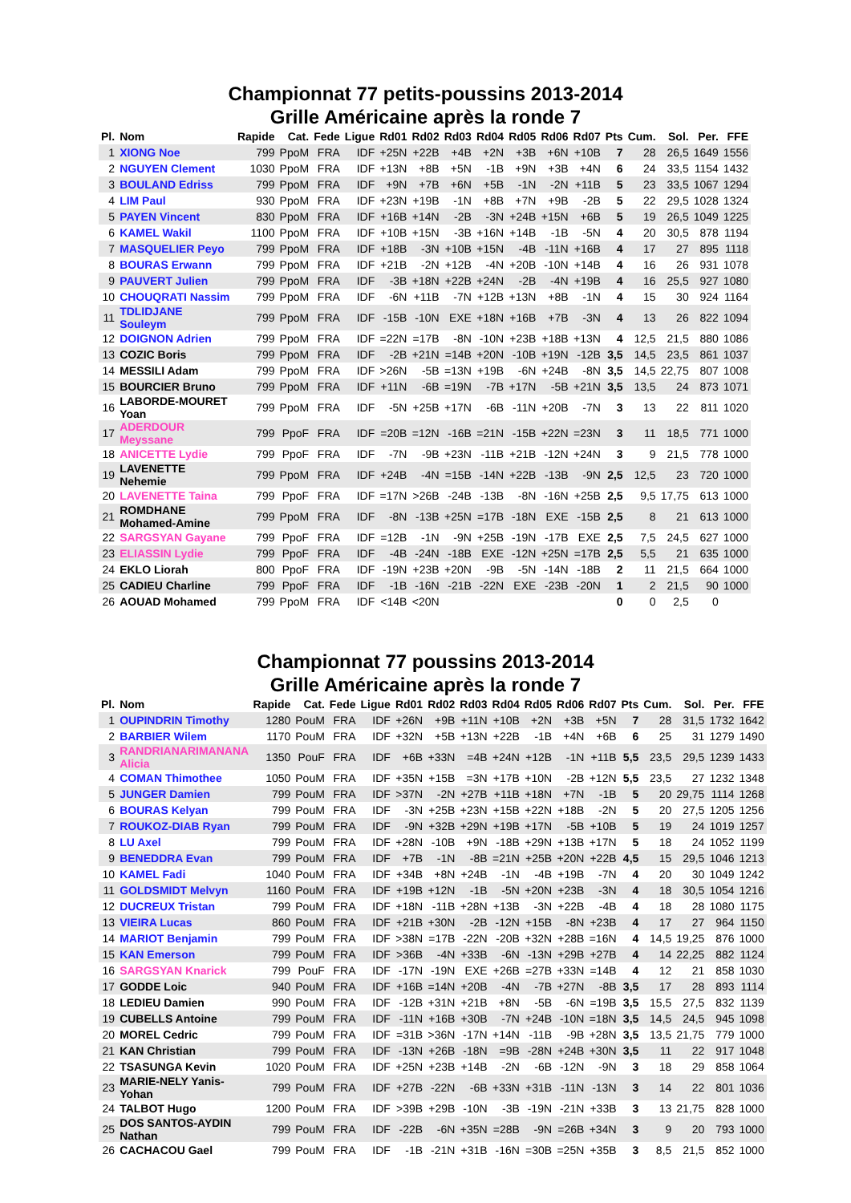Championnat 77 petits-poussins 2013-2014
Grille Américaine après la ronde 7
| Pl. | Nom | Rapide | Cat. | Fede | Ligue | Rd01 | Rd02 | Rd03 | Rd04 | Rd05 | Rd06 | Rd07 | Pts | Cum. | Sol. | Per. | FFE |
| --- | --- | --- | --- | --- | --- | --- | --- | --- | --- | --- | --- | --- | --- | --- | --- | --- | --- |
| 1 | XIONG Noe | 799 | PpoM | FRA | IDF | +25N | +22B | +4B | +2N | +3B | +6N | +10B | 7 | 28 | 26,5 | 1649 | 1556 |
| 2 | NGUYEN Clement | 1030 | PpoM | FRA | IDF | +13N | +8B | +5N | -1B | +9N | +3B | +4N | 6 | 24 | 33,5 | 1154 | 1432 |
| 3 | BOULAND Edriss | 799 | PpoM | FRA | IDF | +9N | +7B | +6N | +5B | -1N | -2N | +11B | 5 | 23 | 33,5 | 1067 | 1294 |
| 4 | LIM Paul | 930 | PpoM | FRA | IDF | +23N | +19B | -1N | +8B | +7N | +9B | -2B | 5 | 22 | 29,5 | 1028 | 1324 |
| 5 | PAYEN Vincent | 830 | PpoM | FRA | IDF | +16B | +14N | -2B | -3N | +24B | +15N | +6B | 5 | 19 | 26,5 | 1049 | 1225 |
| 6 | KAMEL Wakil | 1100 | PpoM | FRA | IDF | +10B | +15N | -3B | +16N | +14B | -1B | -5N | 4 | 20 | 30,5 | 878 | 1194 |
| 7 | MASQUELIER Peyo | 799 | PpoM | FRA | IDF | +18B | -3N | +10B | +15N | -4B | -11N | +16B | 4 | 17 | 27 | 895 | 1118 |
| 8 | BOURAS Erwann | 799 | PpoM | FRA | IDF | +21B | -2N | +12B | -4N | +20B | -10N | +14B | 4 | 16 | 26 | 931 | 1078 |
| 9 | PAUVERT Julien | 799 | PpoM | FRA | IDF | -3B | +18N | +22B | +24N | -2B | -4N | +19B | 4 | 16 | 25,5 | 927 | 1080 |
| 10 | CHOUQRATI Nassim | 799 | PpoM | FRA | IDF | -6N | +11B | -7N | +12B | +13N | +8B | -1N | 4 | 15 | 30 | 924 | 1164 |
| 11 | TDLIDJANE Souleym | 799 | PpoM | FRA | IDF | -15B | -10N | EXE | +18N | +16B | +7B | -3N | 4 | 13 | 26 | 822 | 1094 |
| 12 | DOIGNON Adrien | 799 | PpoM | FRA | IDF | =22N | =17B | -8N | -10N | +23B | +18B | +13N | 4 | 12,5 | 21,5 | 880 | 1086 |
| 13 | COZIC Boris | 799 | PpoM | FRA | IDF | -2B | +21N | =14B | +20N | -10B | +19N | -12B | 3,5 | 14,5 | 23,5 | 861 | 1037 |
| 14 | MESSILI Adam | 799 | PpoM | FRA | IDF | >26N | -5B | =13N | +19B | -6N | +24B | -8N | 3,5 | 14,5 | 22,75 | 807 | 1008 |
| 15 | BOURCIER Bruno | 799 | PpoM | FRA | IDF | +11N | -6B | =19N | -7B | +17N | -5B | +21N | 3,5 | 13,5 | 24 | 873 | 1071 |
| 16 | LABORDE-MOURET Yoan | 799 | PpoM | FRA | IDF | -5N | +25B | +17N | -6B | -11N | +20B | -7N | 3 | 13 | 22 | 811 | 1020 |
| 17 | ADERDOUR Meyssane | 799 | PpoF | FRA | IDF | =20B | =12N | -16B | =21N | -15B | +22N | =23N | 3 | 11 | 18,5 | 771 | 1000 |
| 18 | ANICETTE Lydie | 799 | PpoF | FRA | IDF | -7N | -9B | +23N | -11B | +21B | -12N | +24N | 3 | 9 | 21,5 | 778 | 1000 |
| 19 | LAVENETTE Nehemie | 799 | PpoM | FRA | IDF | +24B | -4N | =15B | -14N | +22B | -13B | -9N | 2,5 | 12,5 | 23 | 720 | 1000 |
| 20 | LAVENETTE Taina | 799 | PpoF | FRA | IDF | =17N | >26B | -24B | -13B | -8N | -16N | +25B | 2,5 | 9,5 | 17,75 | 613 | 1000 |
| 21 | ROMDHANE Mohamed-Amine | 799 | PpoM | FRA | IDF | -8N | -13B | +25N | =17B | -18N | EXE | -15B | 2,5 | 8 | 21 | 613 | 1000 |
| 22 | SARGSYAN Gayane | 799 | PpoF | FRA | IDF | =12B | -1N | -9N | +25B | -19N | -17B | EXE | 2,5 | 7,5 | 24,5 | 627 | 1000 |
| 23 | ELIASSIN Lydie | 799 | PpoF | FRA | IDF | -4B | -24N | -18B | EXE | -12N | +25N | =17B | 2,5 | 5,5 | 21 | 635 | 1000 |
| 24 | EKLO Liorah | 800 | PpoF | FRA | IDF | -19N | +23B | +20N | -9B | -5N | -14N | -18B | 2 | 11 | 21,5 | 664 | 1000 |
| 25 | CADIEU Charline | 799 | PpoF | FRA | IDF | -1B | -16N | -21B | -22N | EXE | -23B | -20N | 1 | 2 | 21,5 | 90 | 1000 |
| 26 | AOUAD Mohamed | 799 | PpoM | FRA | IDF | <14B | <20N | | | | | | 0 | 0 | 2,5 | 0 | |
Championnat 77 poussins 2013-2014
Grille Américaine après la ronde 7
| Pl. | Nom | Rapide | Cat. | Fede | Ligue | Rd01 | Rd02 | Rd03 | Rd04 | Rd05 | Rd06 | Rd07 | Pts | Cum. | Sol. | Per. | FFE |
| --- | --- | --- | --- | --- | --- | --- | --- | --- | --- | --- | --- | --- | --- | --- | --- | --- | --- |
| 1 | OUPINDRIN Timothy | 1280 | PouM | FRA | IDF | +26N | +9B | +11N | +10B | +2N | +3B | +5N | 7 | 28 | 31,5 | 1732 | 1642 |
| 2 | BARBIER Wilem | 1170 | PouM | FRA | IDF | +32N | +5B | +13N | +22B | -1B | +4N | +6B | 6 | 25 | 31 | 1279 | 1490 |
| 3 | RANDRIANARIMANANA Alicia | 1350 | PouF | FRA | IDF | +6B | +33N | =4B | +24N | +12B | -1N | +11B | 5,5 | 23,5 | 29,5 | 1239 | 1433 |
| 4 | COMAN Thimothee | 1050 | PouM | FRA | IDF | +35N | +15B | =3N | +17B | +10N | -2B | +12N | 5,5 | 23,5 | 27 | 1232 | 1348 |
| 5 | JUNGER Damien | 799 | PouM | FRA | IDF | >37N | -2N | +27B | +11B | +18N | +7N | -1B | 5 | 20 | 29,75 | 1114 | 1268 |
| 6 | BOURAS Kelyan | 799 | PouM | FRA | IDF | -3N | +25B | +23N | +15B | +22N | +18B | -2N | 5 | 20 | 27,5 | 1205 | 1256 |
| 7 | ROUKOZ-DIAB Ryan | 799 | PouM | FRA | IDF | -9N | +32B | +29N | +19B | +17N | -5B | +10B | 5 | 19 | 24 | 1019 | 1257 |
| 8 | LU Axel | 799 | PouM | FRA | IDF | +28N | -10B | +9N | -18B | +29N | +13B | +17N | 5 | 18 | 24 | 1052 | 1199 |
| 9 | BENEDDRA Evan | 799 | PouM | FRA | IDF | +7B | -1N | -8B | =21N | +25B | +20N | +22B | 4,5 | 15 | 29,5 | 1046 | 1213 |
| 10 | KAMEL Fadi | 1040 | PouM | FRA | IDF | +34B | +8N | +24B | -1N | -4B | +19B | -7N | 4 | 20 | 30 | 1049 | 1242 |
| 11 | GOLDSMIDT Melvyn | 1160 | PouM | FRA | IDF | +19B | +12N | -1B | -5N | +20N | +23B | -3N | 4 | 18 | 30,5 | 1054 | 1216 |
| 12 | DUCREUX Tristan | 799 | PouM | FRA | IDF | +18N | -11B | +28N | +13B | -3N | +22B | -4B | 4 | 18 | 28 | 1080 | 1175 |
| 13 | VIEIRA Lucas | 860 | PouM | FRA | IDF | +21B | +30N | -2B | -12N | +15B | -8N | +23B | 4 | 17 | 27 | 964 | 1150 |
| 14 | MARIOT Benjamin | 799 | PouM | FRA | IDF | >38N | =17B | -22N | -20B | +32N | +28B | =16N | 4 | 14,5 | 19,25 | 876 | 1000 |
| 15 | KAN Emerson | 799 | PouM | FRA | IDF | >36B | -4N | +33B | -6N | -13N | +29B | +27B | 4 | 14 | 22,25 | 882 | 1124 |
| 16 | SARGSYAN Knarick | 799 | PouF | FRA | IDF | -17N | -19N | EXE | +26B | =27B | +33N | =14B | 4 | 12 | 21 | 858 | 1030 |
| 17 | GODDE Loic | 940 | PouM | FRA | IDF | +16B | =14N | +20B | -4N | -7B | +27N | -8B | 3,5 | 17 | 28 | 893 | 1114 |
| 18 | LEDIEU Damien | 990 | PouM | FRA | IDF | -12B | +31N | +21B | +8N | -5B | -6N | =19B | 3,5 | 15,5 | 27,5 | 832 | 1139 |
| 19 | CUBELLS Antoine | 799 | PouM | FRA | IDF | -11N | +16B | +30B | -7N | +24B | -10N | =18N | 3,5 | 14,5 | 24,5 | 945 | 1098 |
| 20 | MOREL Cedric | 799 | PouM | FRA | IDF | =31B | >36N | -17N | +14N | -11B | -9B | +28N | 3,5 | 13,5 | 21,75 | 779 | 1000 |
| 21 | KAN Christian | 799 | PouM | FRA | IDF | -13N | +26B | -18N | =9B | -28N | +24B | +30N | 3,5 | 11 | 22 | 917 | 1048 |
| 22 | TSASUNGA Kevin | 1020 | PouM | FRA | IDF | +25N | +23B | +14B | -2N | -6B | -12N | -9N | 3 | 18 | 29 | 858 | 1064 |
| 23 | MARIE-NELY Yanis-Yohan | 799 | PouM | FRA | IDF | +27B | -22N | -6B | +33N | +31B | -11N | -13N | 3 | 14 | 22 | 801 | 1036 |
| 24 | TALBOT Hugo | 1200 | PouM | FRA | IDF | >39B | +29B | -10N | -3B | -19N | -21N | +33B | 3 | 13 | 21,75 | 828 | 1000 |
| 25 | DOS SANTOS-AYDIN Nathan | 799 | PouM | FRA | IDF | -22B | -6N | +35N | =28B | -9N | =26B | +34N | 3 | 9 | 20 | 793 | 1000 |
| 26 | CACHACOU Gael | 799 | PouM | FRA | IDF | -1B | -21N | +31B | -16N | =30B | =25N | +35B | 3 | 8,5 | 21,5 | 852 | 1000 |